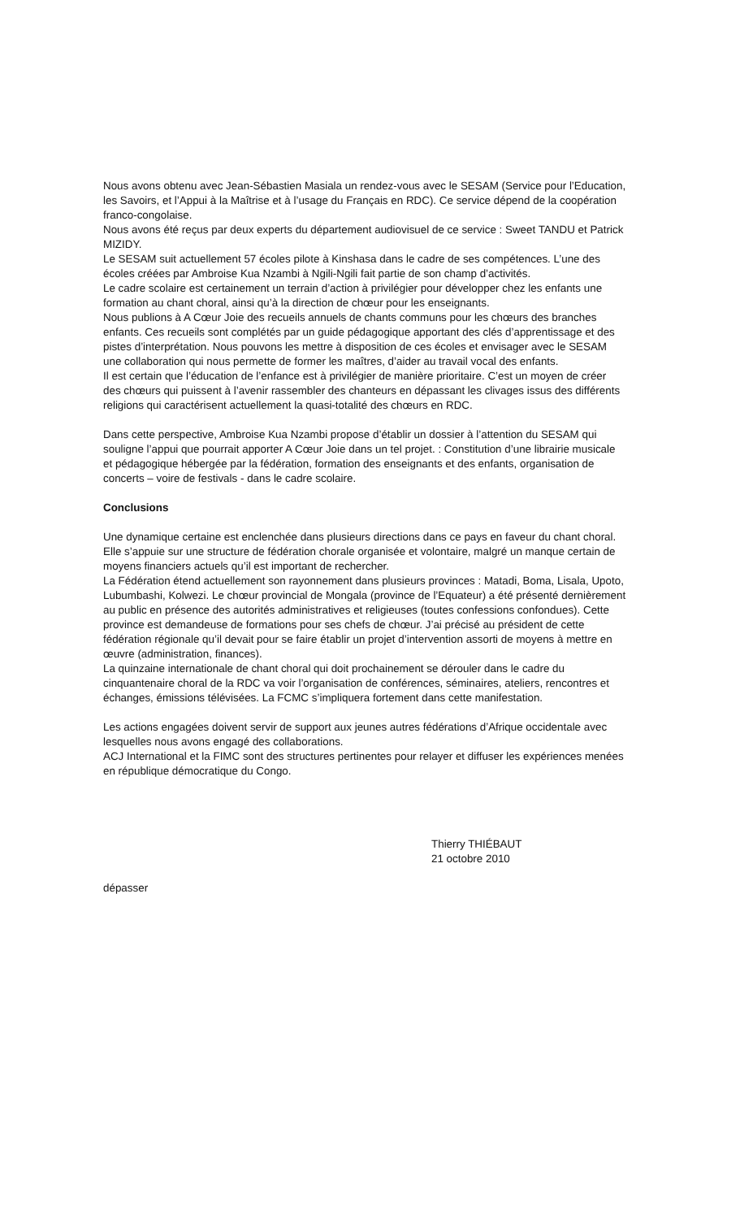Nous avons obtenu avec Jean-Sébastien Masiala un rendez-vous avec le SESAM (Service pour l’Education, les Savoirs, et l’Appui à la Maîtrise et à l’usage du Français en RDC). Ce service dépend de la coopération franco-congolaise.
Nous avons été reçus par deux experts du département audiovisuel de ce service : Sweet TANDU et Patrick MIZIDY.
Le SESAM suit actuellement 57 écoles pilote à Kinshasa dans le cadre de ses compétences. L’une des écoles créées par Ambroise Kua Nzambi à Ngili-Ngili fait partie de son champ d’activités.
Le cadre scolaire est certainement un terrain d’action à privilégier pour développer chez les enfants une formation au chant choral, ainsi qu’à la direction de chœur pour les enseignants.
Nous publions à A Cœur Joie des recueils annuels de chants communs pour les chœurs des branches enfants. Ces recueils sont complétés par un guide pédagogique apportant des clés d’apprentissage et des pistes d’interprétation. Nous pouvons les mettre à disposition de ces écoles et envisager avec le SESAM une collaboration qui nous permette de former les maîtres, d’aider au travail vocal des enfants.
Il est certain que l’éducation de l’enfance est à privilégier de manière prioritaire. C’est un moyen de créer des chœurs qui puissent à l’avenir rassembler des chanteurs en dépassant les clivages issus des différents religions qui caractérisent actuellement la quasi-totalité des chœurs en RDC.
Dans cette perspective, Ambroise Kua Nzambi propose d’établir un dossier à l’attention du SESAM qui souligne l’appui que pourrait apporter A Cœur Joie dans un tel projet. : Constitution d’une librairie musicale et pédagogique hébergée par la fédération, formation des enseignants et des enfants, organisation de concerts – voire de festivals - dans le cadre scolaire.
Conclusions
Une dynamique certaine est enclenchée dans plusieurs directions dans ce pays en faveur du chant choral. Elle s’appuie sur une structure de fédération chorale organisée et volontaire, malgré un manque certain de moyens financiers actuels qu’il est important de rechercher.
La Fédération étend actuellement son rayonnement dans plusieurs provinces : Matadi, Boma, Lisala, Upoto, Lubumbashi, Kolwezi. Le chœur provincial de Mongala (province de l’Equateur) a été présenté dernièrement au public en présence des autorités administratives et religieuses (toutes confessions confondues). Cette province est demandeuse de formations pour ses chefs de chœur. J’ai précisé au président de cette fédération régionale qu’il devait pour se faire établir un projet d’intervention assorti de moyens à mettre en œuvre (administration, finances).
La quinzaine internationale de chant choral qui doit prochainement se dérouler dans le cadre du cinquantenaire choral de la RDC va voir l’organisation de conférences, séminaires, ateliers, rencontres et échanges, émissions télévisées. La FCMC s’impliquera fortement dans cette manifestation.
Les actions engagées doivent servir de support aux jeunes autres fédérations d’Afrique occidentale avec lesquelles nous avons engagé des collaborations.
ACJ International et la FIMC sont des structures pertinentes pour relayer et diffuser les expériences menées en république démocratique du Congo.
Thierry THIÉBAUT
21 octobre 2010
dépasser